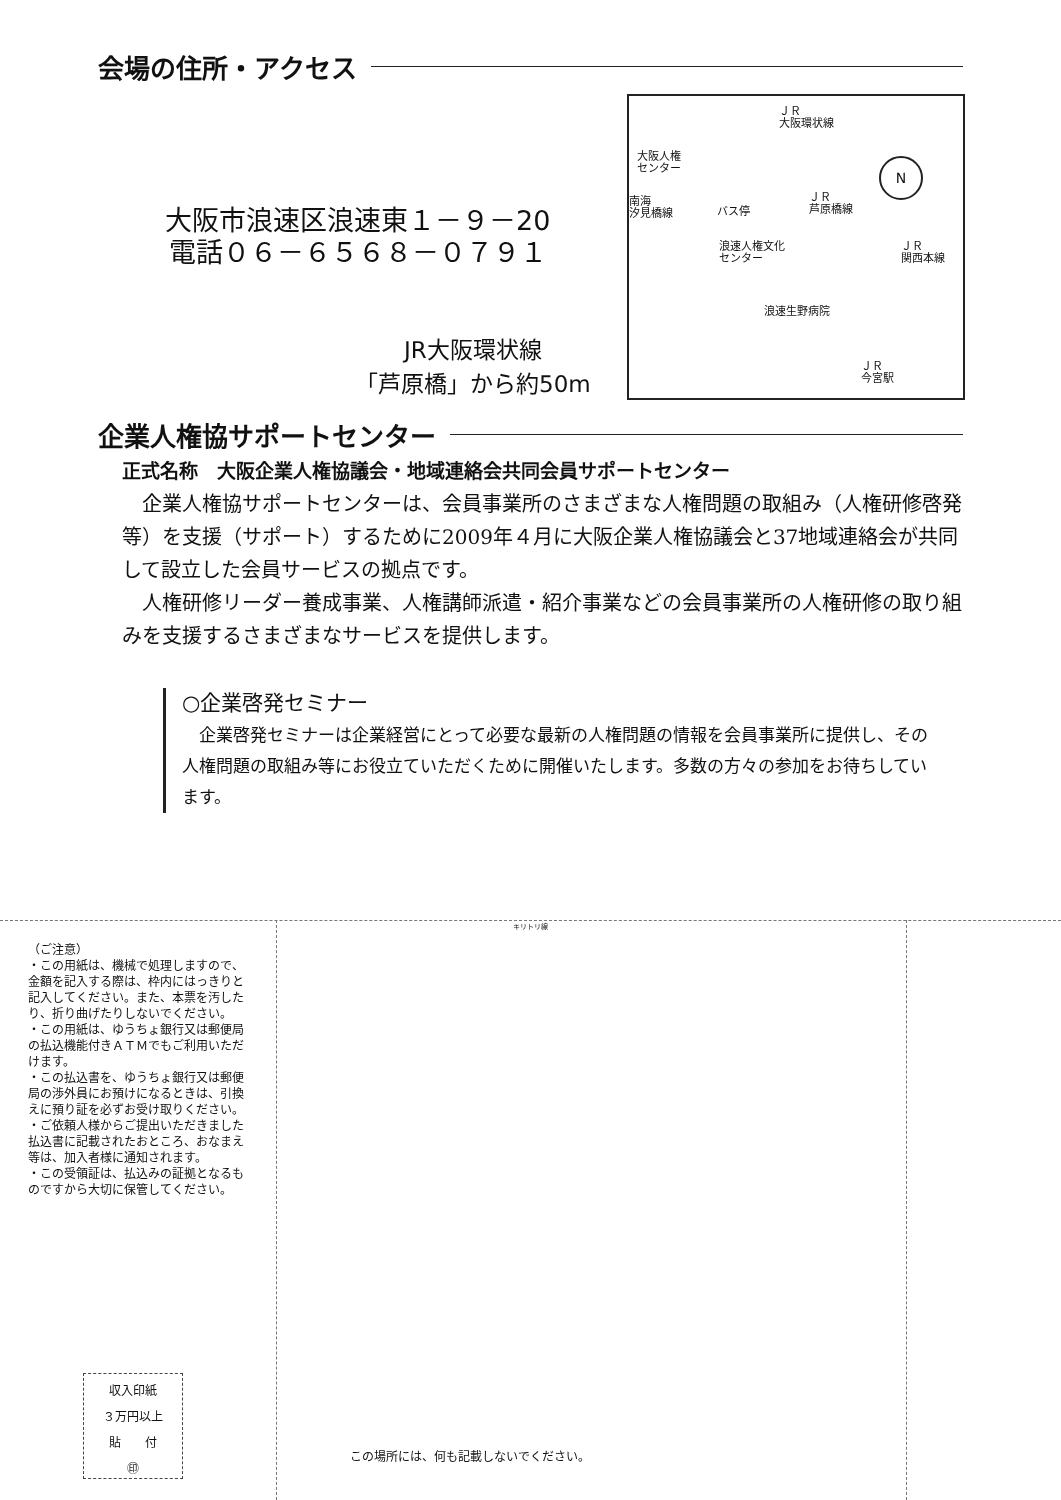会場の住所・アクセス
大阪市浪速区浪速東１－９－20
電話０６－６５６８－０７９１
JR大阪環状線
「芦原橋」から約50m
ＪＲ
大阪環状線
大阪人権
センター
N
南海
汐見橋線
バス停
ＪＲ
芦原橋線
ＪＲ
関西本線
浪速人権文化
センター
浪速生野病院
ＪＲ
今宮駅
企業人権協サポートセンター
正式名称　大阪企業人権協議会・地域連絡会共同会員サポートセンター
　企業人権協サポートセンターは、会員事業所のさまざまな人権問題の取組み（人権研修啓発等）を支援（サポート）するために2009年４月に大阪企業人権協議会と37地域連絡会が共同して設立した会員サービスの拠点です。
　人権研修リーダー養成事業、人権講師派遣・紹介事業などの会員事業所の人権研修の取り組みを支援するさまざまなサービスを提供します。
○企業啓発セミナー
　企業啓発セミナーは企業経営にとって必要な最新の人権問題の情報を会員事業所に提供し、その人権問題の取組み等にお役立ていただくために開催いたします。多数の方々の参加をお待ちしています。
キリトリ線
（ご注意）
・この用紙は、機械で処理しますので、金額を記入する際は、枠内にはっきりと記入してください。また、本票を汚したり、折り曲げたりしないでください。
・この用紙は、ゆうちょ銀行又は郵便局の払込機能付きＡＴＭでもご利用いただけます。
・この払込書を、ゆうちょ銀行又は郵便局の渉外員にお預けになるときは、引換えに預り証を必ずお受け取りください。
・ご依頼人様からご提出いただきました払込書に記載されたおところ、おなまえ等は、加入者様に通知されます。
・この受領証は、払込みの証拠となるものですから大切に保管してください。
収入印紙
３万円以上
貼　　付
㊞
この場所には、何も記載しないでください。